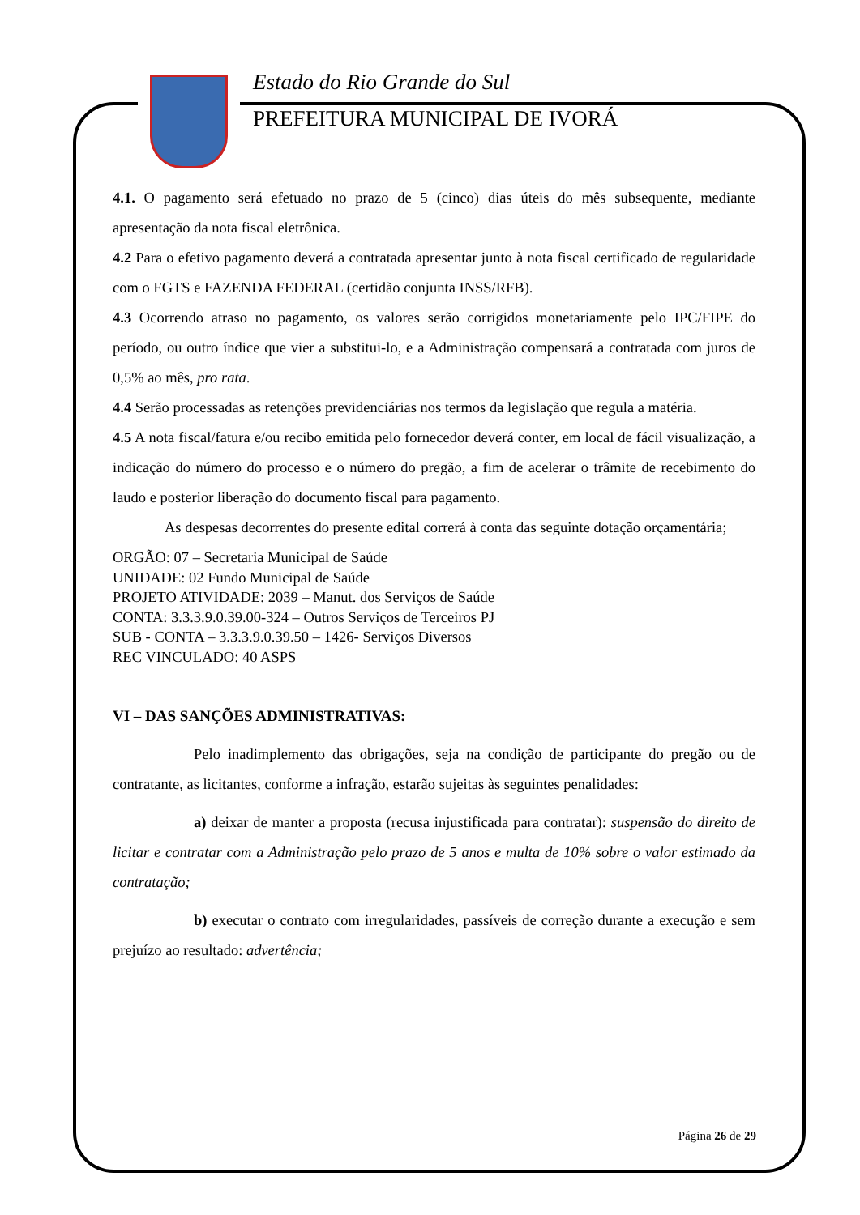Estado do Rio Grande do Sul
PREFEITURA MUNICIPAL DE IVORÁ
4.1. O pagamento será efetuado no prazo de 5 (cinco) dias úteis do mês subsequente, mediante apresentação da nota fiscal eletrônica.
4.2 Para o efetivo pagamento deverá a contratada apresentar junto à nota fiscal certificado de regularidade com o FGTS e FAZENDA FEDERAL (certidão conjunta INSS/RFB).
4.3 Ocorrendo atraso no pagamento, os valores serão corrigidos monetariamente pelo IPC/FIPE do período, ou outro índice que vier a substitui-lo, e a Administração compensará a contratada com juros de 0,5% ao mês, pro rata.
4.4 Serão processadas as retenções previdenciárias nos termos da legislação que regula a matéria.
4.5 A nota fiscal/fatura e/ou recibo emitida pelo fornecedor deverá conter, em local de fácil visualização, a indicação do número do processo e o número do pregão, a fim de acelerar o trâmite de recebimento do laudo e posterior liberação do documento fiscal para pagamento.
As despesas decorrentes do presente edital correrá à conta das seguinte dotação orçamentária;
ORGÃO: 07 – Secretaria Municipal de Saúde
UNIDADE: 02 Fundo Municipal de Saúde
PROJETO ATIVIDADE: 2039 – Manut. dos Serviços de Saúde
CONTA: 3.3.3.9.0.39.00-324 – Outros Serviços de Terceiros PJ
SUB - CONTA – 3.3.3.9.0.39.50 – 1426- Serviços Diversos
REC VINCULADO: 40 ASPS
VI – DAS SANÇÕES ADMINISTRATIVAS:
Pelo inadimplemento das obrigações, seja na condição de participante do pregão ou de contratante, as licitantes, conforme a infração, estarão sujeitas às seguintes penalidades:
a) deixar de manter a proposta (recusa injustificada para contratar): suspensão do direito de licitar e contratar com a Administração pelo prazo de 5 anos e multa de 10% sobre o valor estimado da contratação;
b) executar o contrato com irregularidades, passíveis de correção durante a execução e sem prejuízo ao resultado: advertência;
Página 26 de 29